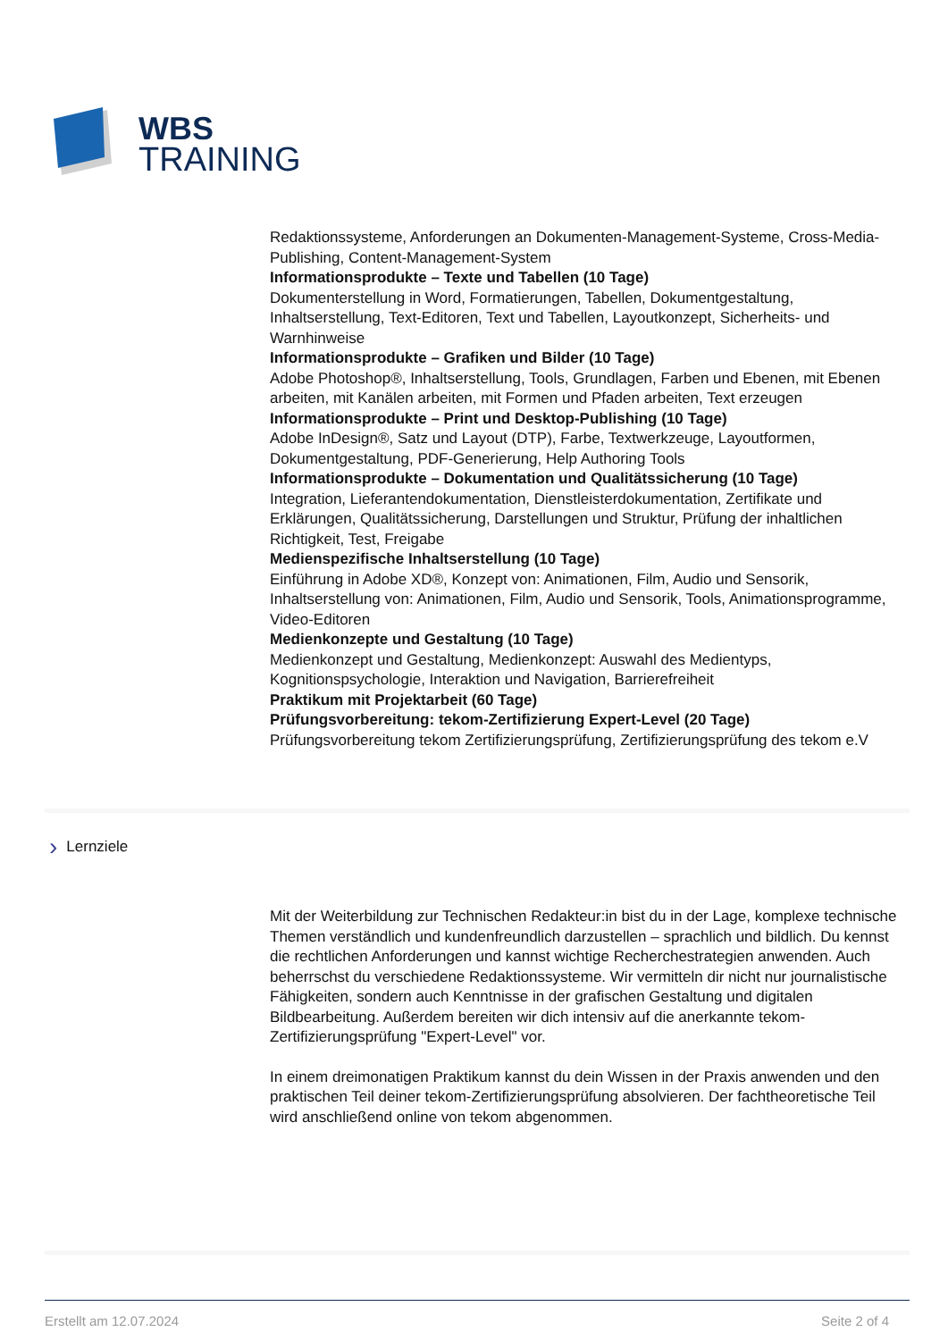WBS
TRAINING
Redaktionssysteme, Anforderungen an Dokumenten-Management-Systeme, Cross-Media-Publishing, Content-Management-System
Informationsprodukte – Texte und Tabellen (10 Tage)
Dokumenterstellung in Word, Formatierungen, Tabellen, Dokumentgestaltung, Inhaltserstellung, Text-Editoren, Text und Tabellen, Layoutkonzept, Sicherheits- und Warnhinweise
Informationsprodukte – Grafiken und Bilder (10 Tage)
Adobe Photoshop®, Inhaltserstellung, Tools, Grundlagen, Farben und Ebenen, mit Ebenen arbeiten, mit Kanälen arbeiten, mit Formen und Pfaden arbeiten, Text erzeugen
Informationsprodukte – Print und Desktop-Publishing (10 Tage)
Adobe InDesign®, Satz und Layout (DTP), Farbe, Textwerkzeuge, Layoutformen, Dokumentgestaltung, PDF-Generierung, Help Authoring Tools
Informationsprodukte – Dokumentation und Qualitätssicherung (10 Tage)
Integration, Lieferantendokumentation, Dienstleisterdokumentation, Zertifikate und Erklärungen, Qualitätssicherung, Darstellungen und Struktur, Prüfung der inhaltlichen Richtigkeit, Test, Freigabe
Medienspezifische Inhaltserstellung (10 Tage)
Einführung in Adobe XD®, Konzept von: Animationen, Film, Audio und Sensorik, Inhaltserstellung von: Animationen, Film, Audio und Sensorik, Tools, Animationsprogramme, Video-Editoren
Medienkonzepte und Gestaltung (10 Tage)
Medienkonzept und Gestaltung, Medienkonzept: Auswahl des Medientyps, Kognitionspsychologie, Interaktion und Navigation, Barrierefreiheit
Praktikum mit Projektarbeit (60 Tage)
Prüfungsvorbereitung: tekom-Zertifizierung Expert-Level (20 Tage)
Prüfungsvorbereitung tekom Zertifizierungsprüfung, Zertifizierungsprüfung des tekom e.V
› Lernziele
Mit der Weiterbildung zur Technischen Redakteur:in bist du in der Lage, komplexe technische Themen verständlich und kundenfreundlich darzustellen – sprachlich und bildlich. Du kennst die rechtlichen Anforderungen und kannst wichtige Recherchestrategien anwenden. Auch beherrschst du verschiedene Redaktionssysteme. Wir vermitteln dir nicht nur journalistische Fähigkeiten, sondern auch Kenntnisse in der grafischen Gestaltung und digitalen Bildbearbeitung. Außerdem bereiten wir dich intensiv auf die anerkannte tekom-Zertifizierungsprüfung "Expert-Level" vor.
In einem dreimonatigen Praktikum kannst du dein Wissen in der Praxis anwenden und den praktischen Teil deiner tekom-Zertifizierungsprüfung absolvieren. Der fachtheoretische Teil wird anschließend online von tekom abgenommen.
Erstellt am 12.07.2024 Seite 2 of 4